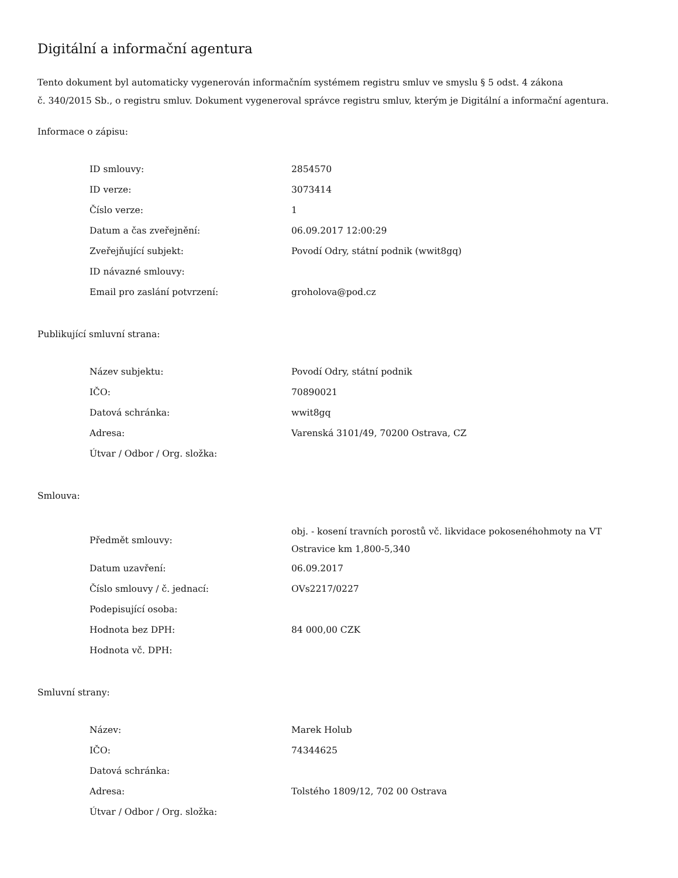Digitální a informační agentura
Tento dokument byl automaticky vygenerován informačním systémem registru smluv ve smyslu § 5 odst. 4 zákona
č. 340/2015 Sb., o registru smluv. Dokument vygeneroval správce registru smluv, kterým je Digitální a informační agentura.
Informace o zápisu:
| ID smlouvy: | 2854570 |
| ID verze: | 3073414 |
| Číslo verze: | 1 |
| Datum a čas zveřejnění: | 06.09.2017 12:00:29 |
| Zveřejňující subjekt: | Povodí Odry, státní podnik (wwit8gq) |
| ID návazné smlouvy: | |
| Email pro zaslání potvrzení: | groholova@pod.cz |
Publikující smluvní strana:
| Název subjektu: | Povodí Odry, státní podnik |
| IČO: | 70890021 |
| Datová schránka: | wwit8gq |
| Adresa: | Varenská 3101/49, 70200 Ostrava, CZ |
| Útvar / Odbor / Org. složka: | |
Smlouva:
| Předmět smlouvy: | obj. - kosení travních porostů vč. likvidace pokoseného­hmoty na VT Ostravice km 1,800-5,340 |
| Datum uzavření: | 06.09.2017 |
| Číslo smlouvy / č. jednací: | OVs2217/0227 |
| Podepisující osoba: | |
| Hodnota bez DPH: | 84 000,00 CZK |
| Hodnota vč. DPH: | |
Smluvní strany:
| Název: | Marek Holub |
| IČO: | 74344625 |
| Datová schránka: | |
| Adresa: | Tolstého 1809/12, 702 00 Ostrava |
| Útvar / Odbor / Org. složka: | |